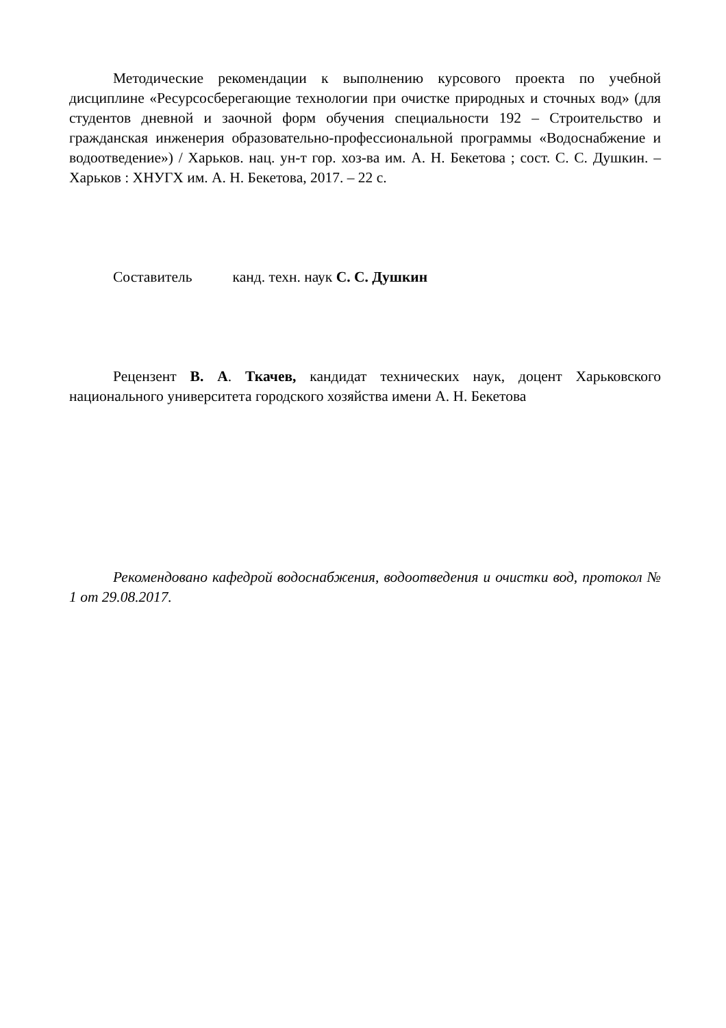Методические рекомендации к выполнению курсового проекта по учебной дисциплине «Ресурсосберегающие технологии при очистке природных и сточных вод» (для студентов дневной и заочной форм обучения специальности 192 – Строительство и гражданская инженерия образовательно-профессиональной программы «Водоснабжение и водоотведение») / Харьков. нац. ун-т гор. хоз-ва им. А. Н. Бекетова ; сост. С. С. Душкин. – Харьков : ХНУГХ им. А. Н. Бекетова, 2017. – 22 с.
Составитель канд. техн. наук С. С. Душкин
Рецензент В. А. Ткачев, кандидат технических наук, доцент Харьковского национального университета городского хозяйства имени А. Н. Бекетова
Рекомендовано кафедрой водоснабжения, водоотведения и очистки вод, протокол № 1 от 29.08.2017.